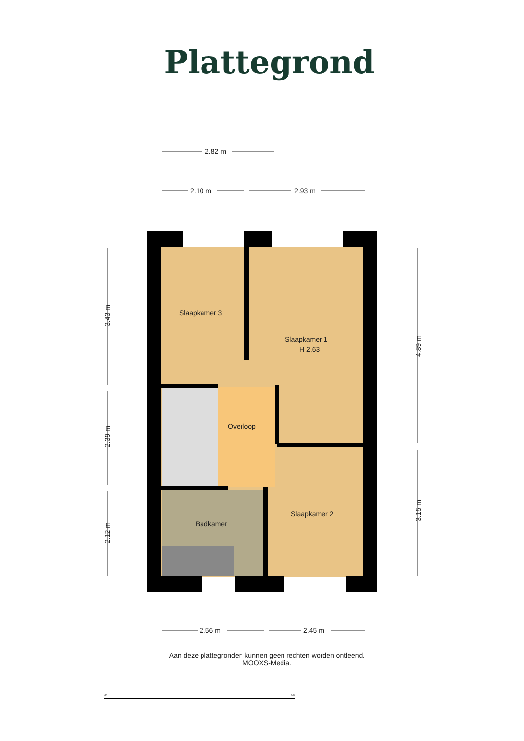Plattegrond
Slaapkamer 3
Slaapkamer 1
H 2,63
Overloop
Badkamer
Slaapkamer 2
2.82 m
2.10 m
2.93 m
2.56 m
2.45 m
3.43 m
2.39 m
2.12 m
4.89 m
3.15 m
0m
5m
Aan deze plattegronden kunnen geen rechten worden ontleend.
MOOXS-Media.